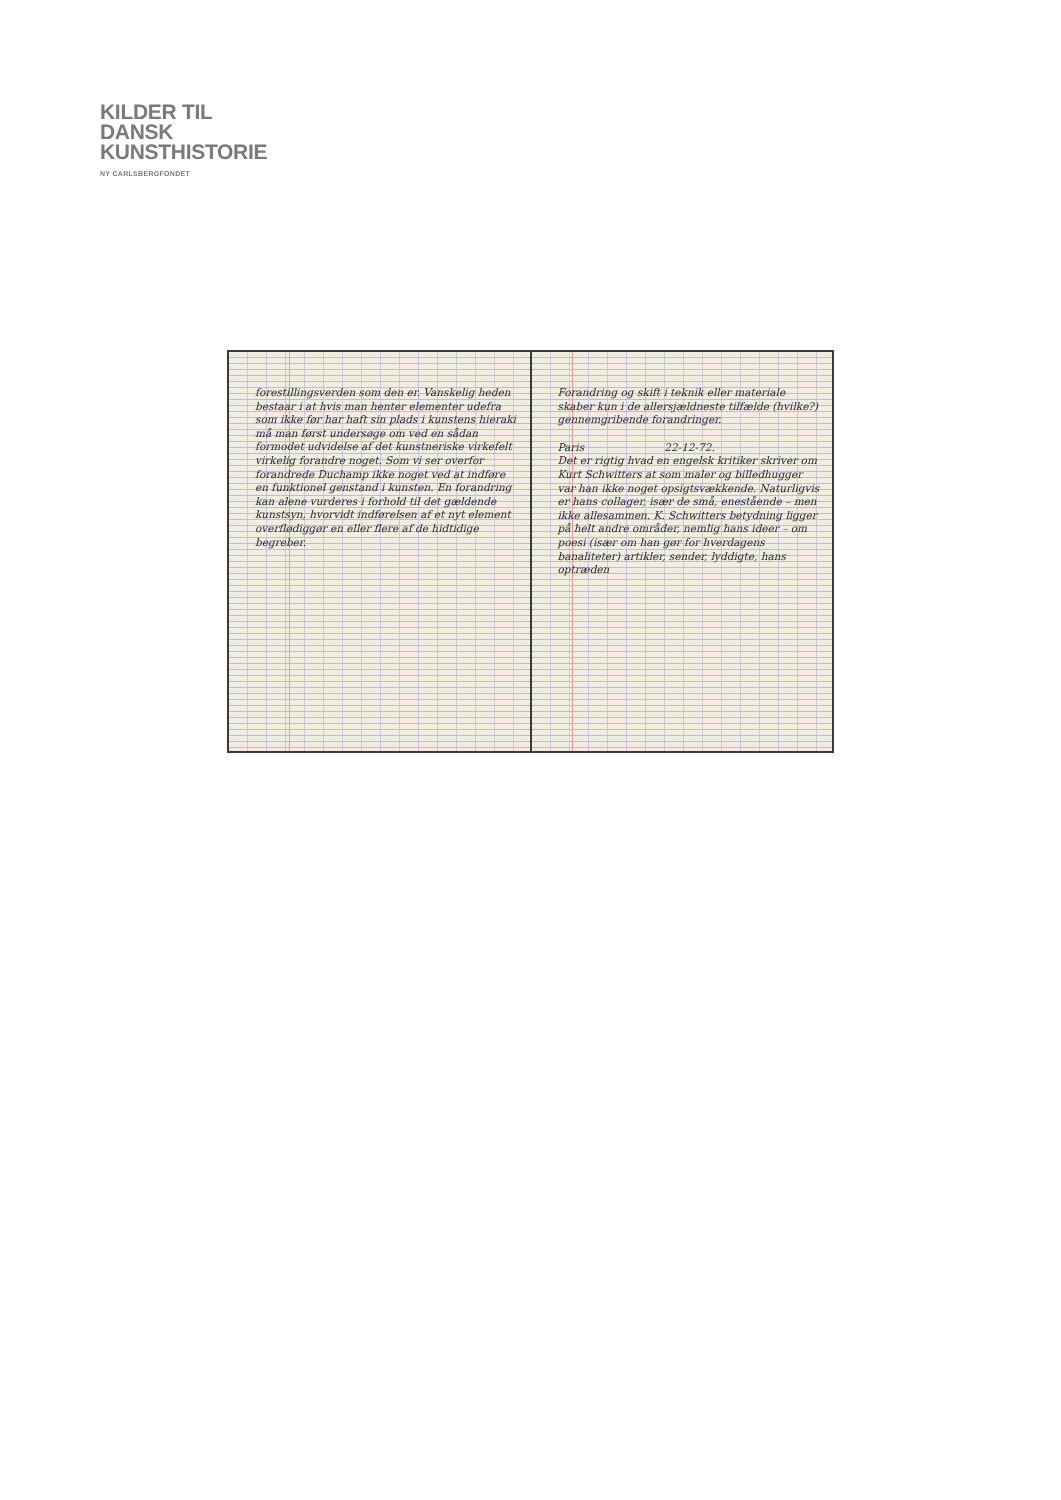KILDER TIL
DANSK
KUNSTHISTORIE
NY CARLSBERGFONDET
forestillingsverden som den er. Vanskelig heden bestaar i at hvis man henter elementer udefra som ikke før har haft sin plads i kunstens hieraki må man først undersøge om ved en sådan formodet udvidelse af det kunstneriske virkefelt virkelig forandre noget. Som vi ser overfor forandrede Duchamp ikke noget ved at indføre en funktionel genstand i kunsten. En forandring kan alene vurderes i forhold til det gældende kunstsyn, hvorvidt indførelsen af et nyt element overflødiggør en eller flere af de hidtidige begreber.
Forandring og skift i teknik eller materiale skaber kun i de allersjældneste tilfælde (hvilke?) gennemgribende forandringer.
Paris 22-12-72.
Det er rigtig hvad en engelsk kritiker skriver om Kurt Schwitters at som maler og billedhugger var han ikke noget opsigtsvækkende. Naturligvis er hans collager, især de små, enestående – men ikke allesammen. K. Schwitters betydning ligger på helt andre områder, nemlig hans ideer – om poesi (især om han gør for hverdagens banaliteter) artikler, sender, lyddigte, hans optræden